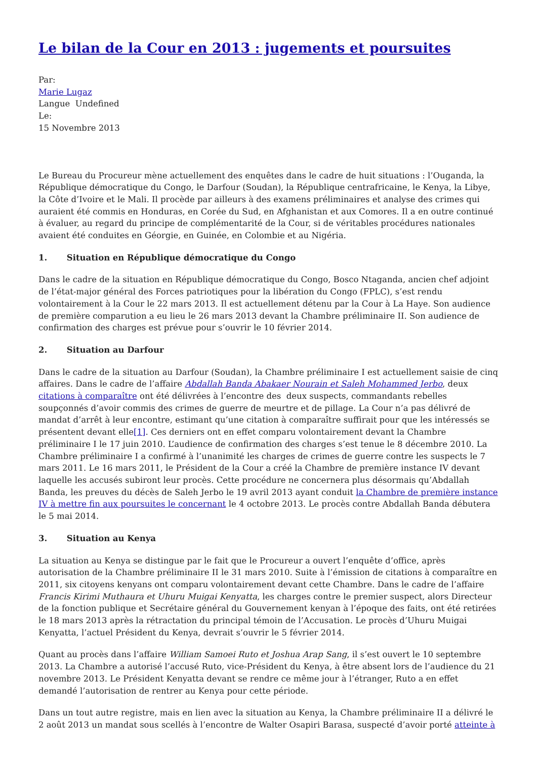Le bilan de la Cour en 2013 : jugements et poursuites
Par:
Marie Lugaz
Langue Undefined
Le:
15 Novembre 2013
Le Bureau du Procureur mène actuellement des enquêtes dans le cadre de huit situations : l’Ouganda, la République démocratique du Congo, le Darfour (Soudan), la République centrafricaine, le Kenya, la Libye, la Côte d’Ivoire et le Mali. Il procède par ailleurs à des examens préliminaires et analyse des crimes qui auraient été commis en Honduras, en Corée du Sud, en Afghanistan et aux Comores. Il a en outre continué à évaluer, au regard du principe de complémentarité de la Cour, si de véritables procédures nationales avaient été conduites en Géorgie, en Guinée, en Colombie et au Nigéria.
1. Situation en République démocratique du Congo
Dans le cadre de la situation en République démocratique du Congo, Bosco Ntaganda, ancien chef adjoint de l’état-major général des Forces patriotiques pour la libération du Congo (FPLC), s’est rendu volontairement à la Cour le 22 mars 2013. Il est actuellement détenu par la Cour à La Haye. Son audience de première comparution a eu lieu le 26 mars 2013 devant la Chambre préliminaire II. Son audience de confirmation des charges est prévue pour s’ouvrir le 10 février 2014.
2. Situation au Darfour
Dans le cadre de la situation au Darfour (Soudan), la Chambre préliminaire I est actuellement saisie de cinq affaires. Dans le cadre de l’affaire Abdallah Banda Abakaer Nourain et Saleh Mohammed Jerbo, deux citations à comparaître ont été délivrées à l’encontre des deux suspects, commandants rebelles soupçonnés d’avoir commis des crimes de guerre de meurtre et de pillage. La Cour n’a pas délivré de mandat d’arrêt à leur encontre, estimant qu’une citation à comparaître suffirait pour que les intéressés se présentent devant elle[1]. Ces derniers ont en effet comparu volontairement devant la Chambre préliminaire I le 17 juin 2010. L’audience de confirmation des charges s’est tenue le 8 décembre 2010. La Chambre préliminaire I a confirmé à l’unanimité les charges de crimes de guerre contre les suspects le 7 mars 2011. Le 16 mars 2011, le Président de la Cour a créé la Chambre de première instance IV devant laquelle les accusés subiront leur procès. Cette procédure ne concernera plus désormais qu’Abdallah Banda, les preuves du décès de Saleh Jerbo le 19 avril 2013 ayant conduit la Chambre de première instance IV à mettre fin aux poursuites le concernant le 4 octobre 2013. Le procès contre Abdallah Banda débutera le 5 mai 2014.
3. Situation au Kenya
La situation au Kenya se distingue par le fait que le Procureur a ouvert l’enquête d’office, après autorisation de la Chambre préliminaire II le 31 mars 2010. Suite à l’émission de citations à comparaître en 2011, six citoyens kenyans ont comparu volontairement devant cette Chambre. Dans le cadre de l’affaire Francis Kirimi Muthaura et Uhuru Muigai Kenyatta, les charges contre le premier suspect, alors Directeur de la fonction publique et Secrétaire général du Gouvernement kenyan à l’époque des faits, ont été retirées le 18 mars 2013 après la rétractation du principal témoin de l’Accusation. Le procès d’Uhuru Muigai Kenyatta, l’actuel Président du Kenya, devrait s’ouvrir le 5 février 2014.
Quant au procès dans l’affaire William Samoei Ruto et Joshua Arap Sang, il s’est ouvert le 10 septembre 2013. La Chambre a autorisé l’accusé Ruto, vice-Président du Kenya, à être absent lors de l’audience du 21 novembre 2013. Le Président Kenyatta devant se rendre ce même jour à l’étranger, Ruto a en effet demandé l’autorisation de rentrer au Kenya pour cette période.
Dans un tout autre registre, mais en lien avec la situation au Kenya, la Chambre préliminaire II a délivré le 2 août 2013 un mandat sous scellés à l’encontre de Walter Osapiri Barasa, suspecté d’avoir porté atteinte à